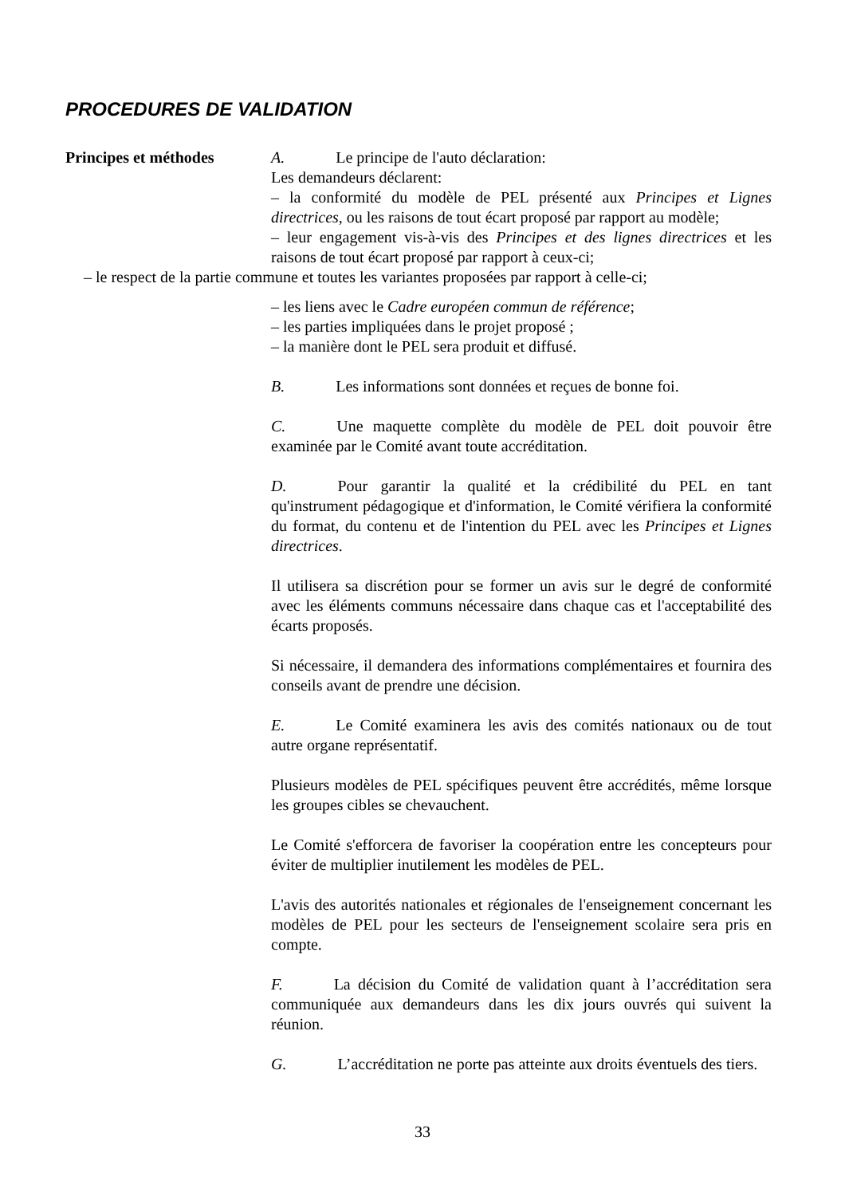PROCEDURES DE VALIDATION
Principes et méthodes A. Le principe de l'auto déclaration:
Les demandeurs déclarent:
– la conformité du modèle de PEL présenté aux Principes et Lignes directrices, ou les raisons de tout écart proposé par rapport au modèle;
– leur engagement vis-à-vis des Principes et des lignes directrices et les raisons de tout écart proposé par rapport à ceux-ci;
– le respect de la partie commune et toutes les variantes proposées par rapport à celle-ci;
– les liens avec le Cadre européen commun de référence;
– les parties impliquées dans le projet proposé ;
– la manière dont le PEL sera produit et diffusé.
B. Les informations sont données et reçues de bonne foi.
C. Une maquette complète du modèle de PEL doit pouvoir être examinée par le Comité avant toute accréditation.
D. Pour garantir la qualité et la crédibilité du PEL en tant qu'instrument pédagogique et d'information, le Comité vérifiera la conformité du format, du contenu et de l'intention du PEL avec les Principes et Lignes directrices.
Il utilisera sa discrétion pour se former un avis sur le degré de conformité avec les éléments communs nécessaire dans chaque cas et l'acceptabilité des écarts proposés.
Si nécessaire, il demandera des informations complémentaires et fournira des conseils avant de prendre une décision.
E. Le Comité examinera les avis des comités nationaux ou de tout autre organe représentatif.
Plusieurs modèles de PEL spécifiques peuvent être accrédités, même lorsque les groupes cibles se chevauchent.
Le Comité s'efforcera de favoriser la coopération entre les concepteurs pour éviter de multiplier inutilement les modèles de PEL.
L'avis des autorités nationales et régionales de l'enseignement concernant les modèles de PEL pour les secteurs de l'enseignement scolaire sera pris en compte.
F. La décision du Comité de validation quant à l’accréditation sera communiquée aux demandeurs dans les dix jours ouvrés qui suivent la réunion.
G. L’accréditation ne porte pas atteinte aux droits éventuels des tiers.
33